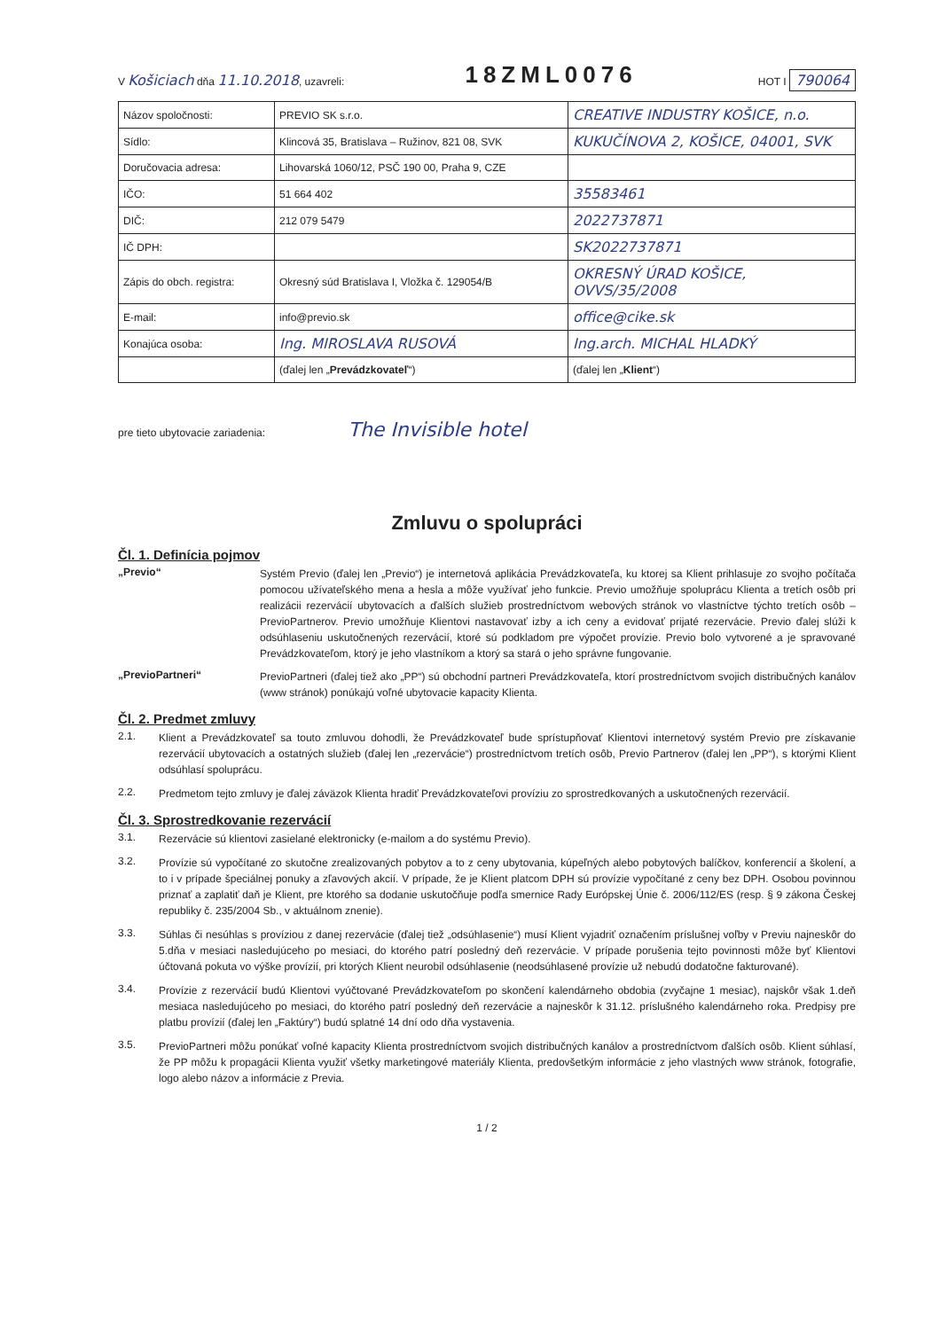V Košiciach dňa 11.10.2018, uzavreli:
18ZML0076
HOT I 790064
| Názov spoločnosti: | PREVIO SK s.r.o. | CREATIVE INDUSTRY KOŠICE, n.o. |
| Sídlo: | Klincová 35, Bratislava – Ružinov, 821 08, SVK | KUKUČÍNOVA 2, KOŠICE, 04001, SVK |
| Doručovacia adresa: | Lihovarská 1060/12, PSČ 190 00, Praha 9, CZE | |
| IČO: | 51 664 402 | 35583461 |
| DIČ: | 212 079 5479 | 2022737871 |
| IČ DPH: | | SK2022737871 |
| Zápis do obch. registra: | Okresný súd Bratislava I, Vložka č. 129054/B | OKRESNÝ ÚRAD KOŠICE, OVVS/35/2008 |
| E-mail: | info@previo.sk | office@cike.sk |
| Konajúca osoba: | Ing. MIROSLAVA RUSOVÁ | Ing.arch. MICHAL HLADKÝ |
| | (ďalej len „ Prevádzkovateľ “) | (ďalej len „ Klient “) |
pre tieto ubytovacie zariadenia: The Invisible hotel
Zmluvu o spolupráci
Čl. 1. Definícia pojmov
„Previo“
Systém Previo (ďalej len „Previo“) je internetová aplikácia Prevádzkovateľa, ku ktorej sa Klient prihlasuje zo svojho počítača pomocou užívateľského mena a hesla a môže využívať jeho funkcie. Previo umožňuje spoluprácu Klienta a tretích osôb pri realizácii rezervácií ubytovacích a ďalších služieb prostredníctvom webových stránok vo vlastníctve týchto tretích osôb – PrevioPartnerov. Previo umožňuje Klientovi nastavovať izby a ich ceny a evidovať prijaté rezervácie. Previo ďalej slúži k odsúhlaseniu uskutočnených rezervácií, ktoré sú podkladom pre výpočet provízie. Previo bolo vytvorené a je spravované Prevádzkovateľom, ktorý je jeho vlastníkom a ktorý sa stará o jeho správne fungovanie.
„PrevioPartneri“
PrevioPartneri (ďalej tiež ako „PP“) sú obchodní partneri Prevádzkovateľa, ktorí prostredníctvom svojich distribučných kanálov (www stránok) ponúkajú voľné ubytovacie kapacity Klienta.
Čl. 2. Predmet zmluvy
2.1.
Klient a Prevádzkovateľ sa touto zmluvou dohodli, že Prevádzkovateľ bude sprístupňovať Klientovi internetový systém Previo pre získavanie rezervácií ubytovacích a ostatných služieb (ďalej len „rezervácie“) prostredníctvom tretích osôb, Previo Partnerov (ďalej len „PP“), s ktorými Klient odsúhlasí spoluprácu.
2.2.
Predmetom tejto zmluvy je ďalej záväzok Klienta hradiť Prevádzkovateľovi províziu zo sprostredkovaných a uskutočnených rezervácií.
Čl. 3. Sprostredkovanie rezervácií
3.1.
Rezervácie sú klientovi zasielané elektronicky (e-mailom a do systému Previo).
3.2.
Provízie sú vypočítané zo skutočne zrealizovaných pobytov a to z ceny ubytovania, kúpeľných alebo pobytových balíčkov, konferencií a školení, a to i v prípade špeciálnej ponuky a zľavových akcií. V prípade, že je Klient platcom DPH sú provízie vypočítané z ceny bez DPH. Osobou povinnou priznať a zaplatiť daň je Klient, pre ktorého sa dodanie uskutočňuje podľa smernice Rady Európskej Únie č. 2006/112/ES (resp. § 9 zákona Českej republiky č. 235/2004 Sb., v aktuálnom znenie).
3.3.
Súhlas či nesúhlas s províziou z danej rezervácie (ďalej tiež „odsúhlasenie“) musí Klient vyjadriť označením príslušnej voľby v Previu najneskôr do 5.dňa v mesiaci nasledujúceho po mesiaci, do ktorého patrí posledný deň rezervácie. V prípade porušenia tejto povinnosti môže byť Klientovi účtovaná pokuta vo výške provízií, pri ktorých Klient neurobil odsúhlasenie (neodsúhlasené provízie už nebudú dodatočne fakturované).
3.4.
Provízie z rezervácií budú Klientovi vyúčtované Prevádzkovateľom po skončení kalendárneho obdobia (zvyčajne 1 mesiac), najskôr však 1.deň mesiaca nasledujúceho po mesiaci, do ktorého patrí posledný deň rezervácie a najneskôr k 31.12. príslušného kalendárneho roka. Predpisy pre platbu provízií (ďalej len „Faktúry“) budú splatné 14 dní odo dňa vystavenia.
3.5.
PrevioPartneri môžu ponúkať voľné kapacity Klienta prostredníctvom svojich distribučných kanálov a prostredníctvom ďalších osôb. Klient súhlasí, že PP môžu k propagácii Klienta využiť všetky marketingové materiály Klienta, predovšetkým informácie z jeho vlastných www stránok, fotografie, logo alebo názov a informácie z Previa.
1 / 2